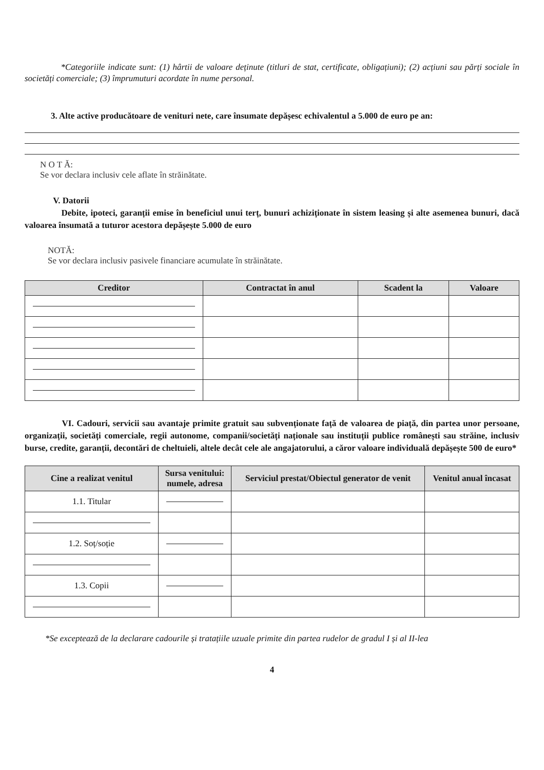*Categoriile indicate sunt: (1) hârtii de valoare deținute (titluri de stat, certificate, obligațiuni); (2) acțiuni sau părți sociale în societăți comerciale; (3) împrumuturi acordate în nume personal.
3. Alte active producătoare de venituri nete, care însumate depășesc echivalentul a 5.000 de euro pe an:
N O T Ă:
Se vor declara inclusiv cele aflate în străinătate.
V. Datorii
Debite, ipoteci, garanții emise în beneficiul unui terț, bunuri achiziționate în sistem leasing și alte asemenea bunuri, dacă valoarea însumată a tuturor acestora depășește 5.000 de euro
NOTĂ:
Se vor declara inclusiv pasivele financiare acumulate în străinătate.
| Creditor | Contractat în anul | Scadent la | Valoare |
| --- | --- | --- | --- |
VI. Cadouri, servicii sau avantaje primite gratuit sau subvenționate față de valoarea de piață, din partea unor persoane, organizații, societăți comerciale, regii autonome, companii/societăți naționale sau instituții publice românești sau străine, inclusiv burse, credite, garanții, decontări de cheltuieli, altele decât cele ale angajatorului, a căror valoare individuală depășește 500 de euro*
| Cine a realizat venitul | Sursa venitului: numele, adresa | Serviciul prestat/Obiectul generator de venit | Venitul anual încasat |
| --- | --- | --- | --- |
| 1.1. Titular | | | |
| 1.2. Soț/soție | | | |
| 1.3. Copii | | | |
*Se exceptează de la declarare cadourile și tratațiile uzuale primite din partea rudelor de gradul I și al II-lea
4